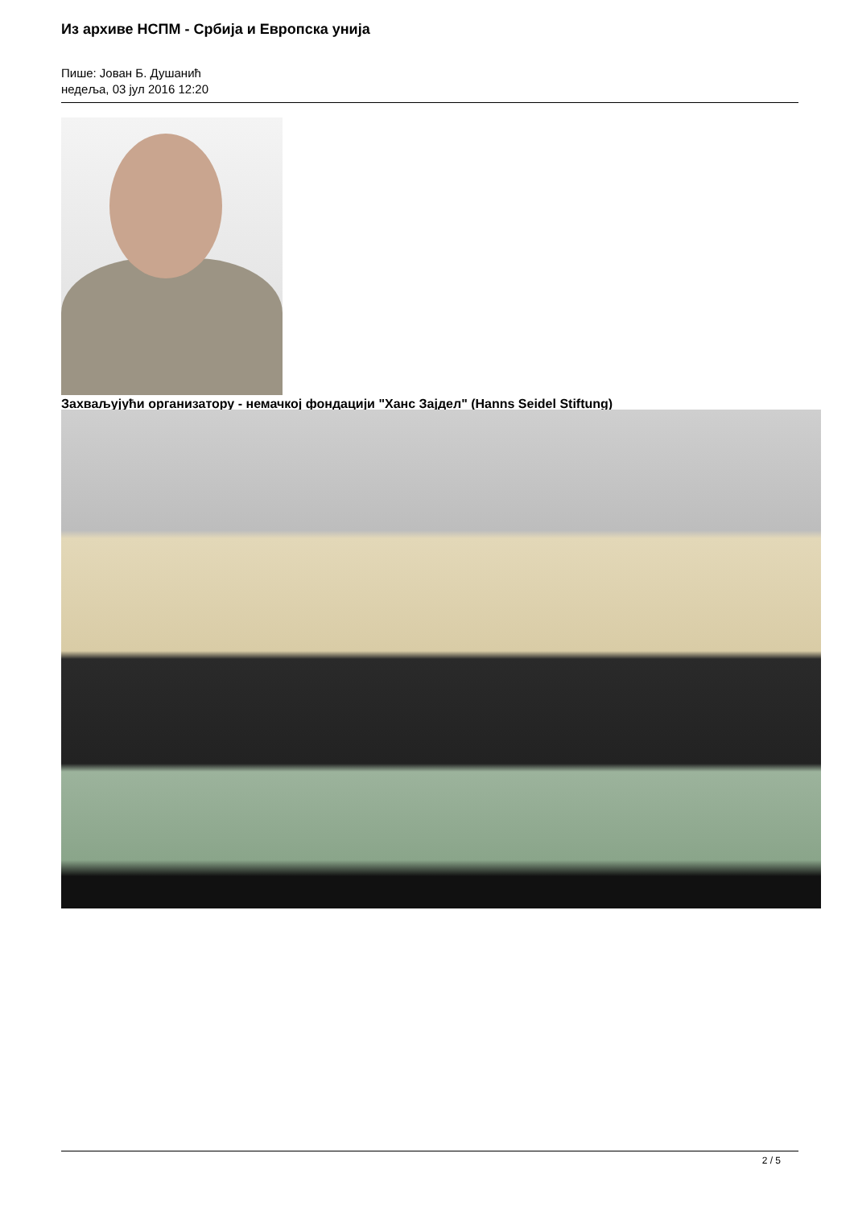Из архиве НСПМ - Србија и Европска унија
Пише: Јован Б. Душанић
недеља, 03 јул 2016 12:20
Захваљујући организатору - немачкој фондацији "Ханс Зајдел" (Hanns Seidel Stiftung)
2 / 5